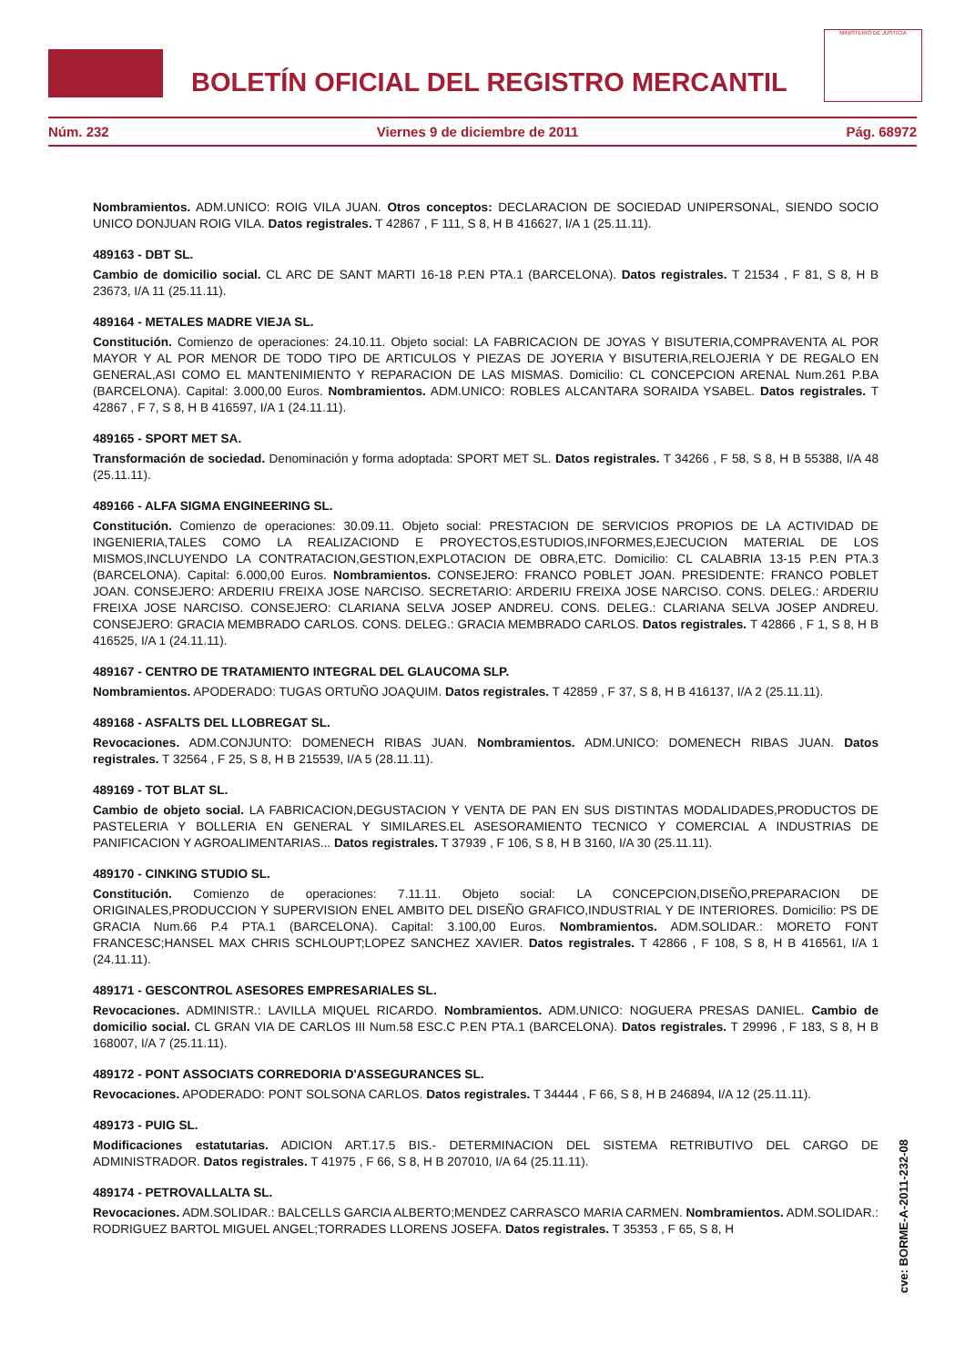BOLETÍN OFICIAL DEL REGISTRO MERCANTIL
MINISTERIO DE JUSTICIA
Núm. 232 Viernes 9 de diciembre de 2011 Pág. 68972
Nombramientos. ADM.UNICO: ROIG VILA JUAN. Otros conceptos: DECLARACION DE SOCIEDAD UNIPERSONAL, SIENDO SOCIO UNICO DONJUAN ROIG VILA. Datos registrales. T 42867 , F 111, S 8, H B 416627, I/A 1 (25.11.11).
489163 - DBT SL.
Cambio de domicilio social. CL ARC DE SANT MARTI 16-18 P.EN PTA.1 (BARCELONA). Datos registrales. T 21534 , F 81, S 8, H B 23673, I/A 11 (25.11.11).
489164 - METALES MADRE VIEJA SL.
Constitución. Comienzo de operaciones: 24.10.11. Objeto social: LA FABRICACION DE JOYAS Y BISUTERIA,COMPRAVENTA AL POR MAYOR Y AL POR MENOR DE TODO TIPO DE ARTICULOS Y PIEZAS DE JOYERIA Y BISUTERIA,RELOJERIA Y DE REGALO EN GENERAL,ASI COMO EL MANTENIMIENTO Y REPARACION DE LAS MISMAS. Domicilio: CL CONCEPCION ARENAL Num.261 P.BA (BARCELONA). Capital: 3.000,00 Euros. Nombramientos. ADM.UNICO: ROBLES ALCANTARA SORAIDA YSABEL. Datos registrales. T 42867 , F 7, S 8, H B 416597, I/A 1 (24.11.11).
489165 - SPORT MET SA.
Transformación de sociedad. Denominación y forma adoptada: SPORT MET SL. Datos registrales. T 34266 , F 58, S 8, H B 55388, I/A 48 (25.11.11).
489166 - ALFA SIGMA ENGINEERING SL.
Constitución. Comienzo de operaciones: 30.09.11. Objeto social: PRESTACION DE SERVICIOS PROPIOS DE LA ACTIVIDAD DE INGENIERIA,TALES COMO LA REALIZACIOND E PROYECTOS,ESTUDIOS,INFORMES,EJECUCION MATERIAL DE LOS MISMOS,INCLUYENDO LA CONTRATACION,GESTION,EXPLOTACION DE OBRA,ETC. Domicilio: CL CALABRIA 13-15 P.EN PTA.3 (BARCELONA). Capital: 6.000,00 Euros. Nombramientos. CONSEJERO: FRANCO POBLET JOAN. PRESIDENTE: FRANCO POBLET JOAN. CONSEJERO: ARDERIU FREIXA JOSE NARCISO. SECRETARIO: ARDERIU FREIXA JOSE NARCISO. CONS. DELEG.: ARDERIU FREIXA JOSE NARCISO. CONSEJERO: CLARIANA SELVA JOSEP ANDREU. CONS. DELEG.: CLARIANA SELVA JOSEP ANDREU. CONSEJERO: GRACIA MEMBRADO CARLOS. CONS. DELEG.: GRACIA MEMBRADO CARLOS. Datos registrales. T 42866 , F 1, S 8, H B 416525, I/A 1 (24.11.11).
489167 - CENTRO DE TRATAMIENTO INTEGRAL DEL GLAUCOMA SLP.
Nombramientos. APODERADO: TUGAS ORTUÑO JOAQUIM. Datos registrales. T 42859 , F 37, S 8, H B 416137, I/A 2 (25.11.11).
489168 - ASFALTS DEL LLOBREGAT SL.
Revocaciones. ADM.CONJUNTO: DOMENECH RIBAS JUAN. Nombramientos. ADM.UNICO: DOMENECH RIBAS JUAN. Datos registrales. T 32564 , F 25, S 8, H B 215539, I/A 5 (28.11.11).
489169 - TOT BLAT SL.
Cambio de objeto social. LA FABRICACION,DEGUSTACION Y VENTA DE PAN EN SUS DISTINTAS MODALIDADES,PRODUCTOS DE PASTELERIA Y BOLLERIA EN GENERAL Y SIMILARES.EL ASESORAMIENTO TECNICO Y COMERCIAL A INDUSTRIAS DE PANIFICACION Y AGROALIMENTARIAS... Datos registrales. T 37939 , F 106, S 8, H B 3160, I/A 30 (25.11.11).
489170 - CINKING STUDIO SL.
Constitución. Comienzo de operaciones: 7.11.11. Objeto social: LA CONCEPCION,DISEÑO,PREPARACION DE ORIGINALES,PRODUCCION Y SUPERVISION ENEL AMBITO DEL DISEÑO GRAFICO,INDUSTRIAL Y DE INTERIORES. Domicilio: PS DE GRACIA Num.66 P.4 PTA.1 (BARCELONA). Capital: 3.100,00 Euros. Nombramientos. ADM.SOLIDAR.: MORETO FONT FRANCESC;HANSEL MAX CHRIS SCHLOUPT;LOPEZ SANCHEZ XAVIER. Datos registrales. T 42866 , F 108, S 8, H B 416561, I/A 1 (24.11.11).
489171 - GESCONTROL ASESORES EMPRESARIALES SL.
Revocaciones. ADMINISTR.: LAVILLA MIQUEL RICARDO. Nombramientos. ADM.UNICO: NOGUERA PRESAS DANIEL. Cambio de domicilio social. CL GRAN VIA DE CARLOS III Num.58 ESC.C P.EN PTA.1 (BARCELONA). Datos registrales. T 29996 , F 183, S 8, H B 168007, I/A 7 (25.11.11).
489172 - PONT ASSOCIATS CORREDORIA D'ASSEGURANCES SL.
Revocaciones. APODERADO: PONT SOLSONA CARLOS. Datos registrales. T 34444 , F 66, S 8, H B 246894, I/A 12 (25.11.11).
489173 - PUIG SL.
Modificaciones estatutarias. ADICION ART.17.5 BIS.- DETERMINACION DEL SISTEMA RETRIBUTIVO DEL CARGO DE ADMINISTRADOR. Datos registrales. T 41975 , F 66, S 8, H B 207010, I/A 64 (25.11.11).
489174 - PETROVALLALTA SL.
Revocaciones. ADM.SOLIDAR.: BALCELLS GARCIA ALBERTO;MENDEZ CARRASCO MARIA CARMEN. Nombramientos. ADM.SOLIDAR.: RODRIGUEZ BARTOL MIGUEL ANGEL;TORRADES LLORENS JOSEFA. Datos registrales. T 35353 , F 65, S 8, H
cve: BORME-A-2011-232-08